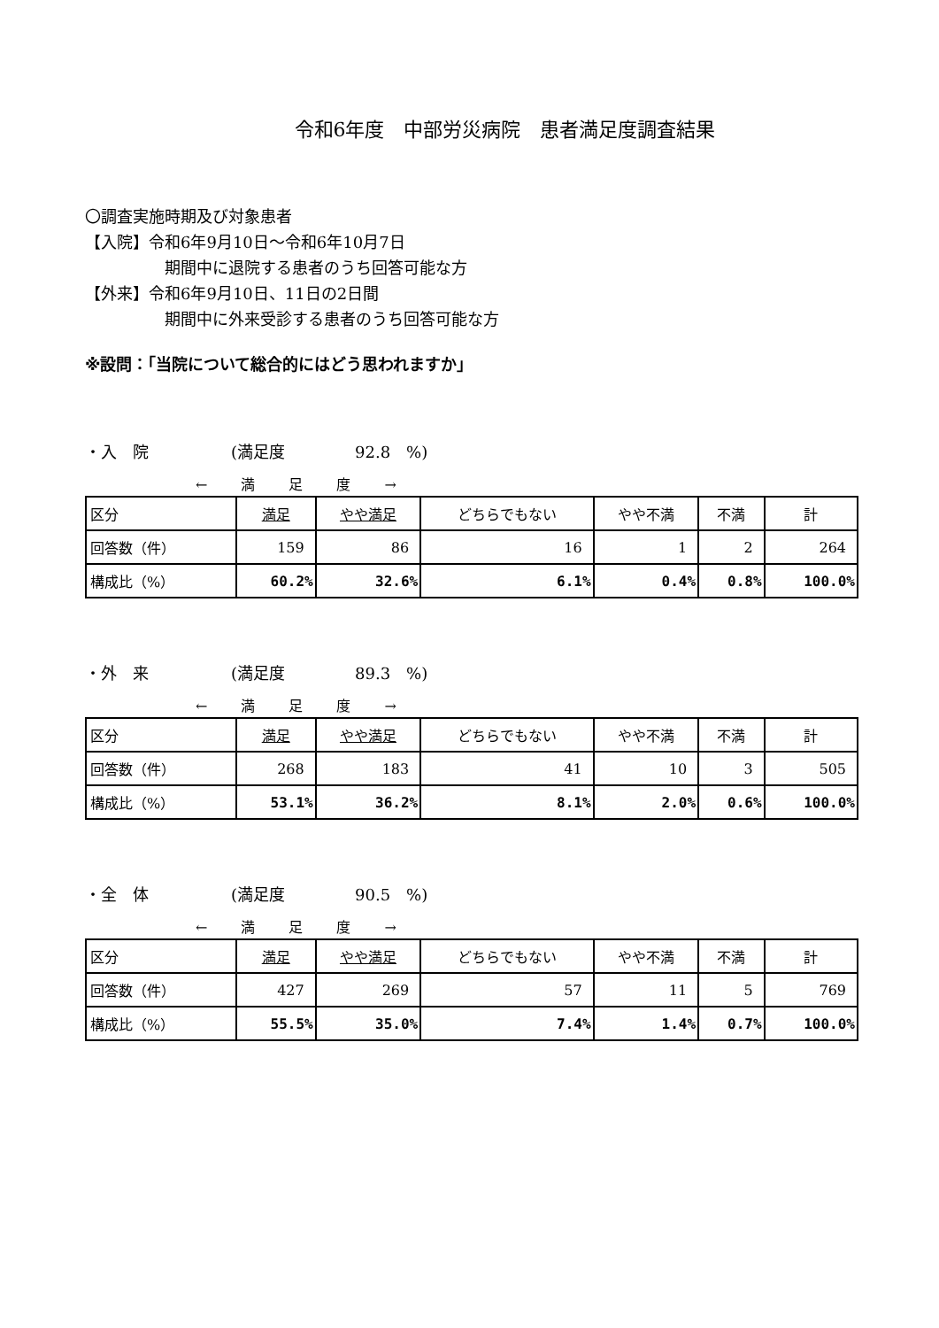令和6年度　中部労災病院　患者満足度調査結果
〇調査実施時期及び対象患者
【入院】令和6年9月10日～令和6年10月7日
期間中に退院する患者のうち回答可能な方
【外来】令和6年9月10日、11日の2日間
期間中に外来受診する患者のうち回答可能な方
※設問：「当院について総合的にはどう思われますか」
・入　院 (満足度 92.8　%)
←　　満　　足　　度　　→
| 区分 | 満足 | やや満足 | どちらでもない | やや不満 | 不満 | 計 |
| 回答数（件） | 159 | 86 | 16 | 1 | 2 | 264 |
| 構成比（%） | 60.2% | 32.6% | 6.1% | 0.4% | 0.8% | 100.0% |
・外　来 (満足度 89.3　%)
←　　満　　足　　度　　→
| 区分 | 満足 | やや満足 | どちらでもない | やや不満 | 不満 | 計 |
| 回答数（件） | 268 | 183 | 41 | 10 | 3 | 505 |
| 構成比（%） | 53.1% | 36.2% | 8.1% | 2.0% | 0.6% | 100.0% |
・全　体 (満足度 90.5　%)
←　　満　　足　　度　　→
| 区分 | 満足 | やや満足 | どちらでもない | やや不満 | 不満 | 計 |
| 回答数（件） | 427 | 269 | 57 | 11 | 5 | 769 |
| 構成比（%） | 55.5% | 35.0% | 7.4% | 1.4% | 0.7% | 100.0% |